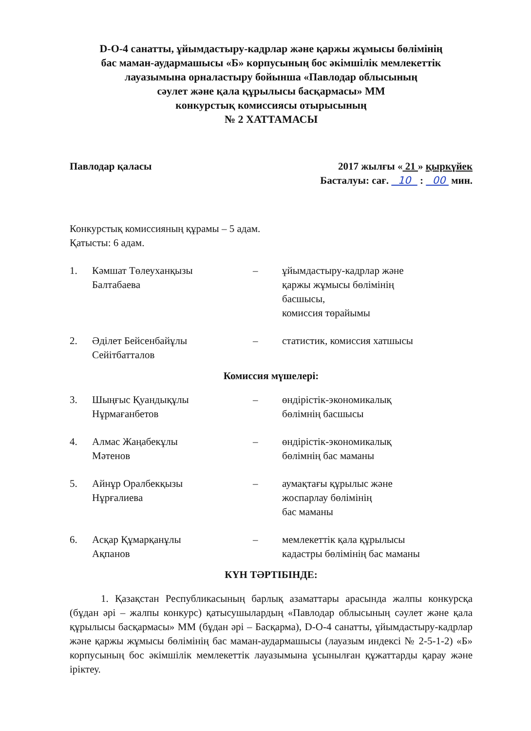D-O-4 санатты, ұйымдастыру-кадрлар және қаржы жұмысы бөлімінің
бас маман-аудармашысы «Б» корпусының бос әкімшілік мемлекеттік
лауазымына орналастыру бойынша «Павлодар облысының
сәулет және қала құрылысы басқармасы» ММ
конкурстық комиссиясы отырысының
№ 2 ХАТТАМАСЫ
Павлодар қаласы 2017 жылғы « 21 » қыркүйек
Басталуы: сағ. 10 : 00 мин.
Конкурстық комиссияның құрамы – 5 адам.
Қатысты: 6 адам.
| 1. | Кәмшат Төлеуханқызы Балтабаева | – | ұйымдастыру-кадрлар және қаржы жұмысы бөлімінің басшысы, комиссия төрайымы |
| 2. | Әділет Бейсенбайұлы Сейітбатталов | – | статистик, комиссия хатшысы |
Комиссия мүшелері:
| 3. | Шыңғыс Қуандықұлы Нұрмағанбетов | – | өндірістік-экономикалық бөлімнің басшысы |
| 4. | Алмас Жаңабекұлы Мәтенов | – | өндірістік-экономикалық бөлімнің бас маманы |
| 5. | Айнұр Оралбекқызы Нұрғалиева | – | аумақтағы құрылыс және жоспарлау бөлімінің бас маманы |
| 6. | Асқар Құмарқанұлы Ақпанов | – | мемлекеттік қала құрылысы кадастры бөлімінің бас маманы |
КҮН ТӘРТІБІНДЕ:
1. Қазақстан Республикасының барлық азаматтары арасында жалпы конкурсқа (бұдан әрі – жалпы конкурс) қатысушылардың «Павлодар облысының сәулет және қала құрылысы басқармасы» ММ (бұдан әрі – Басқарма), D-O-4 санатты, ұйымдастыру-кадрлар және қаржы жұмысы бөлімінің бас маман-аудармашысы (лауазым индексі № 2-5-1-2) «Б» корпусының бос әкімшілік мемлекеттік лауазымына ұсынылған құжаттарды қарау және іріктеу.